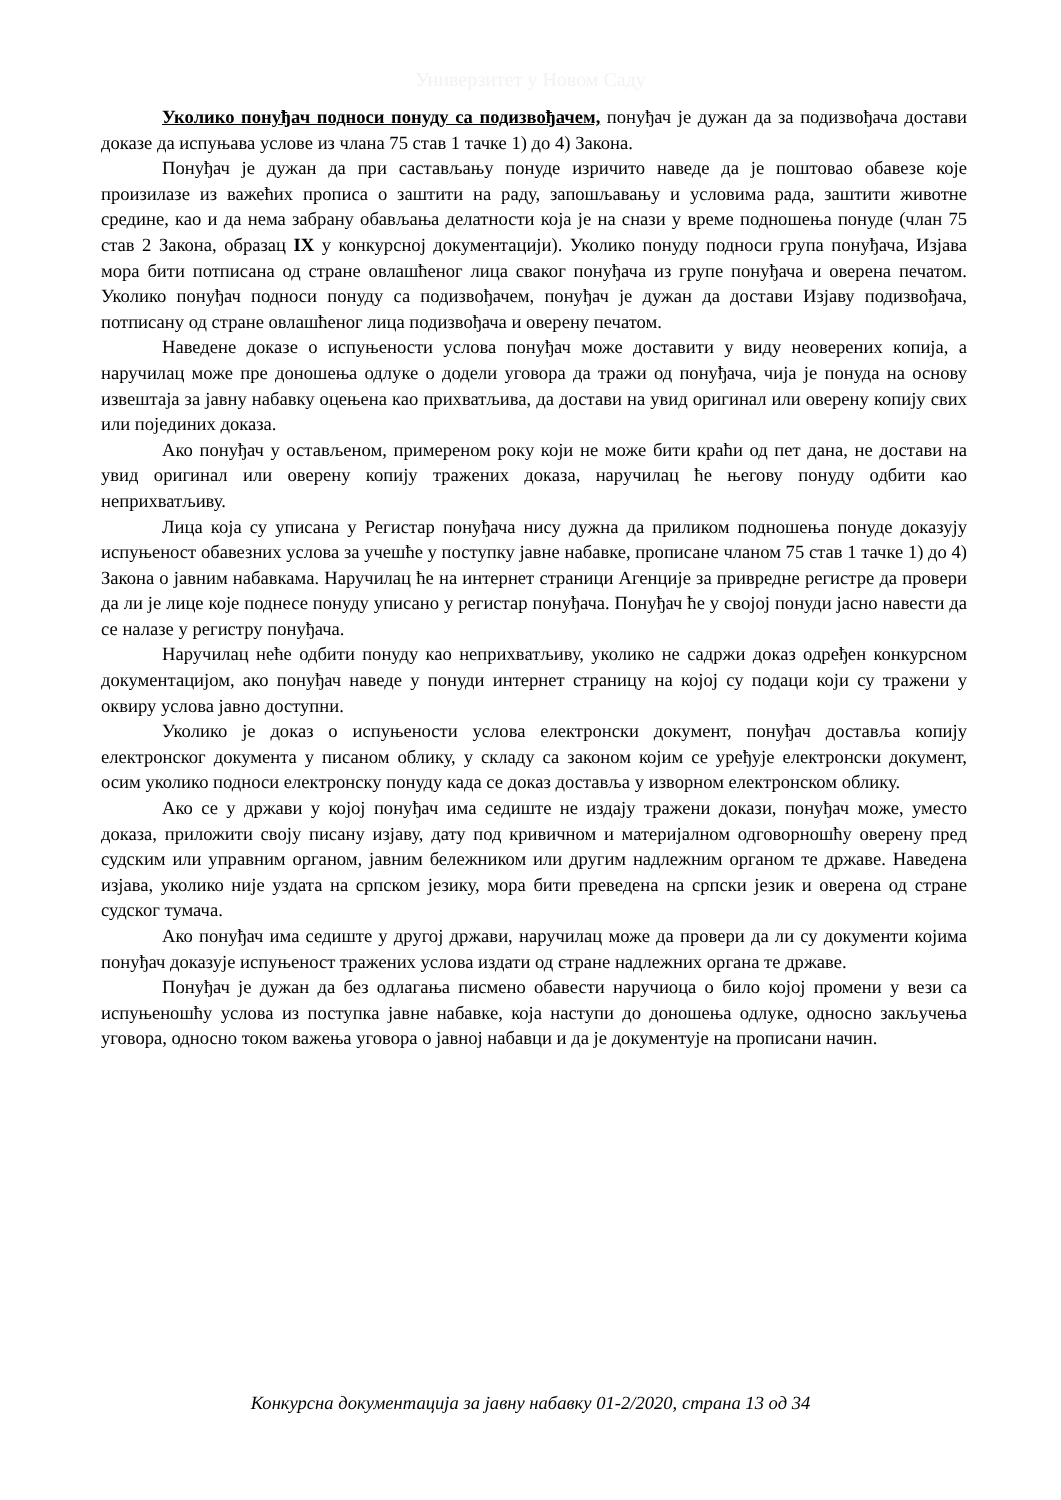Универзитет у Новом Саду
Уколико понуђач подноси понуду са подизвођачем, понуђач је дужан да за подизвођача достави доказе да испуњава услове из члана 75 став 1 тачке 1) до 4) Закона.
Понуђач је дужан да при састављању понуде изричито наведе да је поштовао обавезе које произилазе из важећих прописа о заштити на раду, запошљавању и условима рада, заштити животне средине, као и да нема забрану обављања делатности која је на снази у време подношења понуде (члан 75 став 2 Закона, образац IX у конкурсној документацији). Уколико понуду подноси група понуђача, Изјава мора бити потписана од стране овлашћеног лица сваког понуђача из групе понуђача и оверена печатом. Уколико понуђач подноси понуду са подизвођачем, понуђач је дужан да достави Изјаву подизвођача, потписану од стране овлашћеног лица подизвођача и оверену печатом.
Наведене доказе о испуњености услова понуђач може доставити у виду неоверених копија, а наручилац може пре доношења одлуке о додели уговора да тражи од понуђача, чија је понуда на основу извештаја за јавну набавку оцењена као прихватљива, да достави на увид оригинал или оверену копију свих или појединих доказа.
Ако понуђач у остављеном, примереном року који не може бити краћи од пет дана, не достави на увид оригинал или оверену копију тражених доказа, наручилац ће његову понуду одбити као неприхватљиву.
Лица која су уписана у Регистар понуђача нису дужна да приликом подношења понуде доказују испуњеност обавезних услова за учешће у поступку јавне набавке, прописане чланом 75 став 1 тачке 1) до 4) Закона о јавним набавкама. Наручилац ће на интернет страници Агенције за привредне регистре да провери да ли је лице које поднесе понуду уписано у регистар понуђача. Понуђач ће у својој понуди јасно навести да се налазе у регистру понуђача.
Наручилац неће одбити понуду као неприхватљиву, уколико не садржи доказ одређен конкурсном документацијом, ако понуђач наведе у понуди интернет страницу на којој су подаци који су тражени у оквиру услова јавно доступни.
Уколико је доказ о испуњености услова електронски документ, понуђач доставља копију електронског документа у писаном облику, у складу са законом којим се уређује електронски документ, осим уколико подноси електронску понуду када се доказ доставља у изворном електронском облику.
Ако се у држави у којој понуђач има седиште не издају тражени докази, понуђач може, уместо доказа, приложити своју писану изјаву, дату под кривичном и материјалном одговорношћу оверену пред судским или управним органом, јавним бележником или другим надлежним органом те државе. Наведена изјава, уколико није уздата на српском језику, мора бити преведена на српски језик и оверена од стране судског тумача.
Ако понуђач има седиште у другој држави, наручилац може да провери да ли су документи којима понуђач доказује испуњеност тражених услова издати од стране надлежних органа те државе.
Понуђач је дужан да без одлагања писмено обавести наручиоца о било којој промени у вези са испуњеношћу услова из поступка јавне набавке, која наступи до доношења одлуке, односно закључења уговора, односно током важења уговора о јавној набавци и да је документује на прописани начин.
Конкурсна документација за јавну набавку 01-2/2020, страна 13 од 34